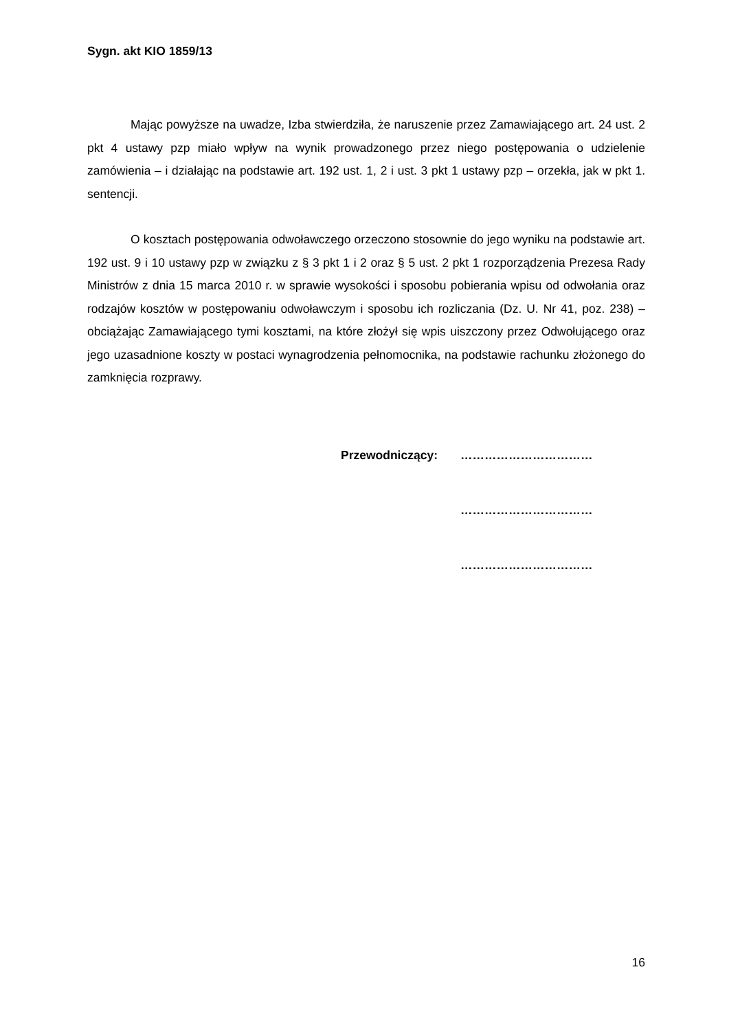Sygn. akt KIO 1859/13
Mając powyższe na uwadze, Izba stwierdziła, że naruszenie przez Zamawiającego art. 24 ust. 2 pkt 4 ustawy pzp miało wpływ na wynik prowadzonego przez niego postępowania o udzielenie zamówienia – i działając na podstawie art. 192 ust. 1, 2 i ust. 3 pkt 1 ustawy pzp – orzekła, jak w pkt 1. sentencji.
O kosztach postępowania odwoławczego orzeczono stosownie do jego wyniku na podstawie art. 192 ust. 9 i 10 ustawy pzp w związku z § 3 pkt 1 i 2 oraz § 5 ust. 2 pkt 1 rozporządzenia Prezesa Rady Ministrów z dnia 15 marca 2010 r. w sprawie wysokości i sposobu pobierania wpisu od odwołania oraz rodzajów kosztów w postępowaniu odwoławczym i sposobu ich rozliczania (Dz. U. Nr 41, poz. 238) – obciążając Zamawiającego tymi kosztami, na które złożył się wpis uiszczony przez Odwołującego oraz jego uzasadnione koszty w postaci wynagrodzenia pełnomocnika, na podstawie rachunku złożonego do zamknięcia rozprawy.
Przewodniczący: ……………………………
……………………………
……………………………
16